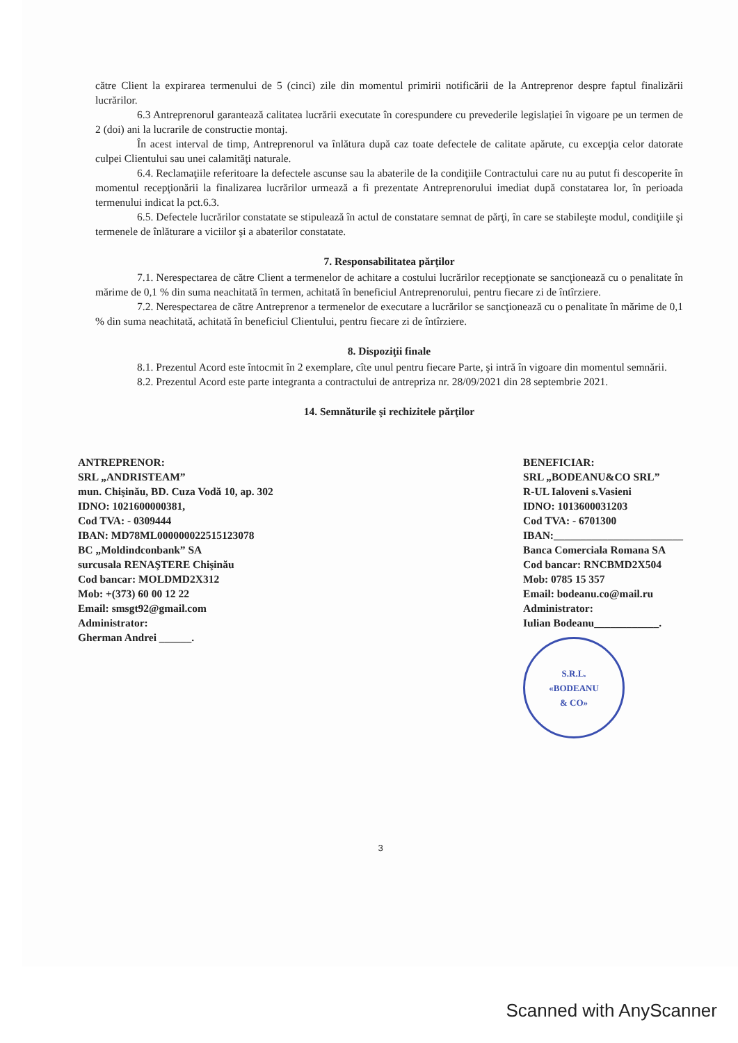către Client la expirarea termenului de 5 (cinci) zile din momentul primirii notificării de la Antreprenor despre faptul finalizării lucrărilor.
6.3 Antreprenorul garantează calitatea lucrării executate în corespundere cu prevederile legislației în vigoare pe un termen de 2 (doi) ani la lucrarile de constructie montaj.
În acest interval de timp, Antreprenorul va înlătura după caz toate defectele de calitate apărute, cu excepţia celor datorate culpei Clientului sau unei calamităţi naturale.
6.4. Reclamaţiile referitoare la defectele ascunse sau la abaterile de la condiţiile Contractului care nu au putut fi descoperite în momentul recepţionării la finalizarea lucrărilor urmează a fi prezentate Antreprenorului imediat după constatarea lor, în perioada termenului indicat la pct.6.3.
6.5. Defectele lucrărilor constatate se stipulează în actul de constatare semnat de părţi, în care se stabileşte modul, condiţiile şi termenele de înlăturare a viciilor şi a abaterilor constatate.
7. Responsabilitatea părţilor
7.1. Nerespectarea de către Client a termenelor de achitare a costului lucrărilor recepţionate se sancţionează cu o penalitate în mărime de 0,1 % din suma neachitată în termen, achitată în beneficiul Antreprenorului, pentru fiecare zi de întîrziere.
7.2. Nerespectarea de către Antreprenor a termenelor de executare a lucrărilor se sancţionează cu o penalitate în mărime de 0,1 % din suma neachitată, achitată în beneficiul Clientului, pentru fiecare zi de întîrziere.
8. Dispoziţii finale
8.1. Prezentul Acord este întocmit în 2 exemplare, cîte unul pentru fiecare Parte, şi intră în vigoare din momentul semnării.
8.2. Prezentul Acord este parte integranta a contractului de antrepriza nr. 28/09/2021 din 28 septembrie 2021.
14. Semnăturile şi rechizitele părţilor
ANTREPRENOR:
SRL „ANDRISTEAM”
mun. Chişinău, BD. Cuza Vodă 10, ap. 302
IDNO: 1021600000381,
Cod TVA: - 0309444
IBAN: MD78ML000000022515123078
BC „Moldindconbank” SA
surcusala RENAŞTERE Chişinău
Cod bancar: MOLDMD2X312
Mob: +(373) 60 00 12 22
Email: smsgt92@gmail.com
Administrator:
Gherman Andrei ______.
BENEFICIAR:
SRL „BODEANU&CO SRL”
R-UL Ialoveni s.Vasieni
IDNO: 1013600031203
Cod TVA: - 6701300
IBAN:________________________
Banca Comerciala Romana SA
Cod bancar: RNCBMD2X504
Mob: 0785 15 357
Email: bodeanu.co@mail.ru
Administrator:
Iulian Bodeanu____________.
S.R.L.
«BODEANU
& CO»
3
Scanned with AnyScanner